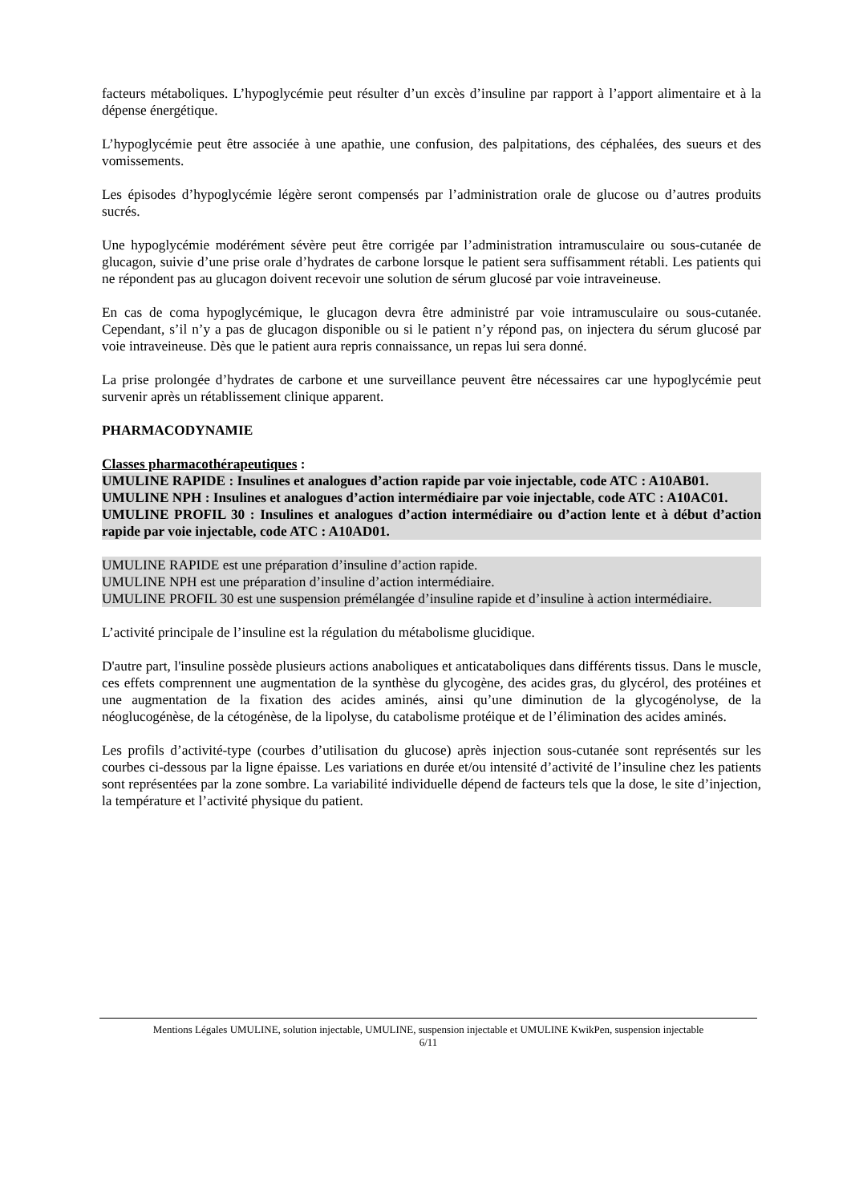facteurs métaboliques. L’hypoglycémie peut résulter d’un excès d’insuline par rapport à l’apport alimentaire et à la dépense énergétique.
L’hypoglycémie peut être associée à une apathie, une confusion, des palpitations, des céphalées, des sueurs et des vomissements.
Les épisodes d’hypoglycémie légère seront compensés par l’administration orale de glucose ou d’autres produits sucrés.
Une hypoglycémie modérément sévère peut être corrigée par l’administration intramusculaire ou sous-cutanée de glucagon, suivie d’une prise orale d’hydrates de carbone lorsque le patient sera suffisamment rétabli. Les patients qui ne répondent pas au glucagon doivent recevoir une solution de sérum glucosé par voie intraveineuse.
En cas de coma hypoglycémique, le glucagon devra être administré par voie intramusculaire ou sous-cutanée. Cependant, s’il n’y a pas de glucagon disponible ou si le patient n’y répond pas, on injectera du sérum glucosé par voie intraveineuse. Dès que le patient aura repris connaissance, un repas lui sera donné.
La prise prolongée d’hydrates de carbone et une surveillance peuvent être nécessaires car une hypoglycémie peut survenir après un rétablissement clinique apparent.
PHARMACODYNAMIE
Classes pharmacothérapeutiques :
UMULINE RAPIDE : Insulines et analogues d’action rapide par voie injectable, code ATC : A10AB01.
UMULINE NPH : Insulines et analogues d’action intermédiaire par voie injectable, code ATC : A10AC01.
UMULINE PROFIL 30 : Insulines et analogues d’action intermédiaire ou d’action lente et à début d’action rapide par voie injectable, code ATC : A10AD01.
UMULINE RAPIDE est une préparation d’insuline d’action rapide.
UMULINE NPH est une préparation d’insuline d’action intermédiaire.
UMULINE PROFIL 30 est une suspension prémélangée d’insuline rapide et d’insuline à action intermédiaire.
L’activité principale de l’insuline est la régulation du métabolisme glucidique.
D'autre part, l'insuline possède plusieurs actions anaboliques et anticataboliques dans différents tissus. Dans le muscle, ces effets comprennent une augmentation de la synthèse du glycogène, des acides gras, du glycérol, des protéines et une augmentation de la fixation des acides aminés, ainsi qu’une diminution de la glycogénolyse, de la néoglucogénèse, de la cétogénèse, de la lipolyse, du catabolisme protéique et de l’élimination des acides aminés.
Les profils d’activité-type (courbes d’utilisation du glucose) après injection sous-cutanée sont représentés sur les courbes ci-dessous par la ligne épaisse. Les variations en durée et/ou intensité d’activité de l’insuline chez les patients sont représentées par la zone sombre. La variabilité individuelle dépend de facteurs tels que la dose, le site d’injection, la température et l’activité physique du patient.
Mentions Légales UMULINE, solution injectable, UMULINE, suspension injectable et UMULINE KwikPen, suspension injectable
6/11